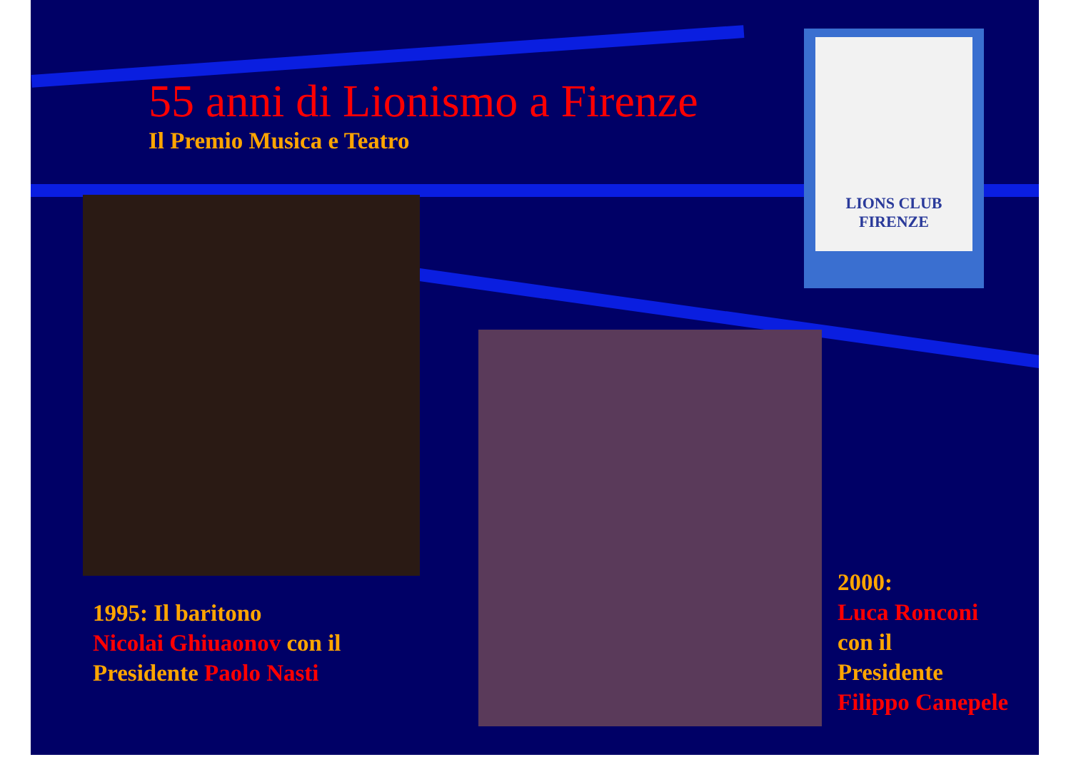55 anni di Lionismo a Firenze
Il Premio Musica e Teatro
LIONS CLUB
FIRENZE
1995: Il baritono
Nicolai Ghiuaonov con il
Presidente Paolo Nasti
2000:
Luca Ronconi
con il
Presidente
Filippo Canepele